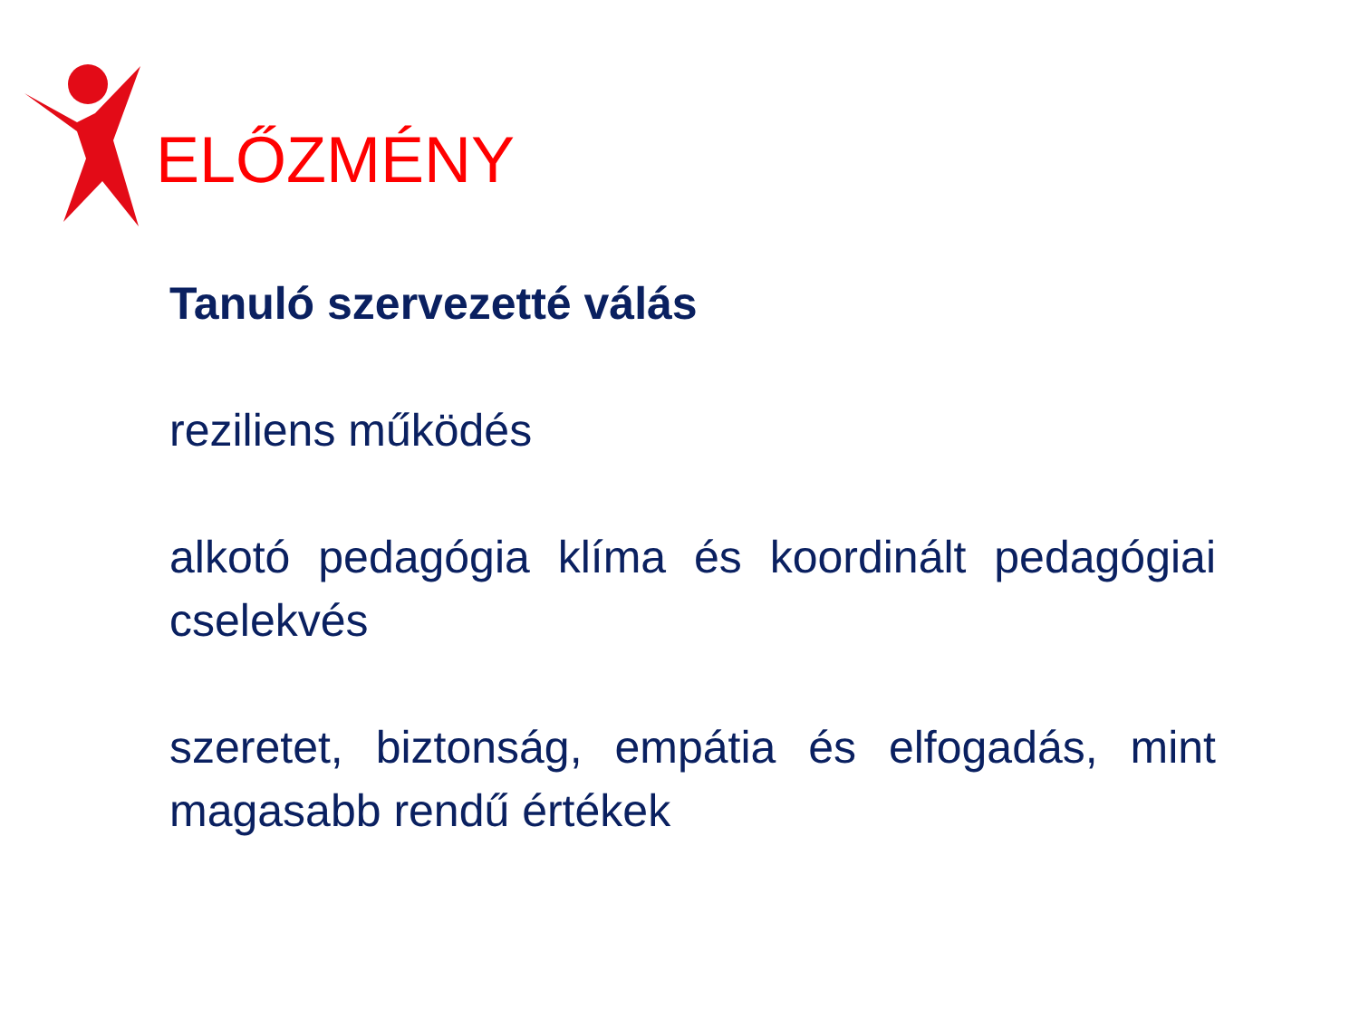ELŐZMÉNY
Tanuló szervezetté válás
reziliens működés
alkotó pedagógia klíma és koordinált pedagógiai cselekvés
szeretet, biztonság, empátia és elfogadás, mint magasabb rendű értékek